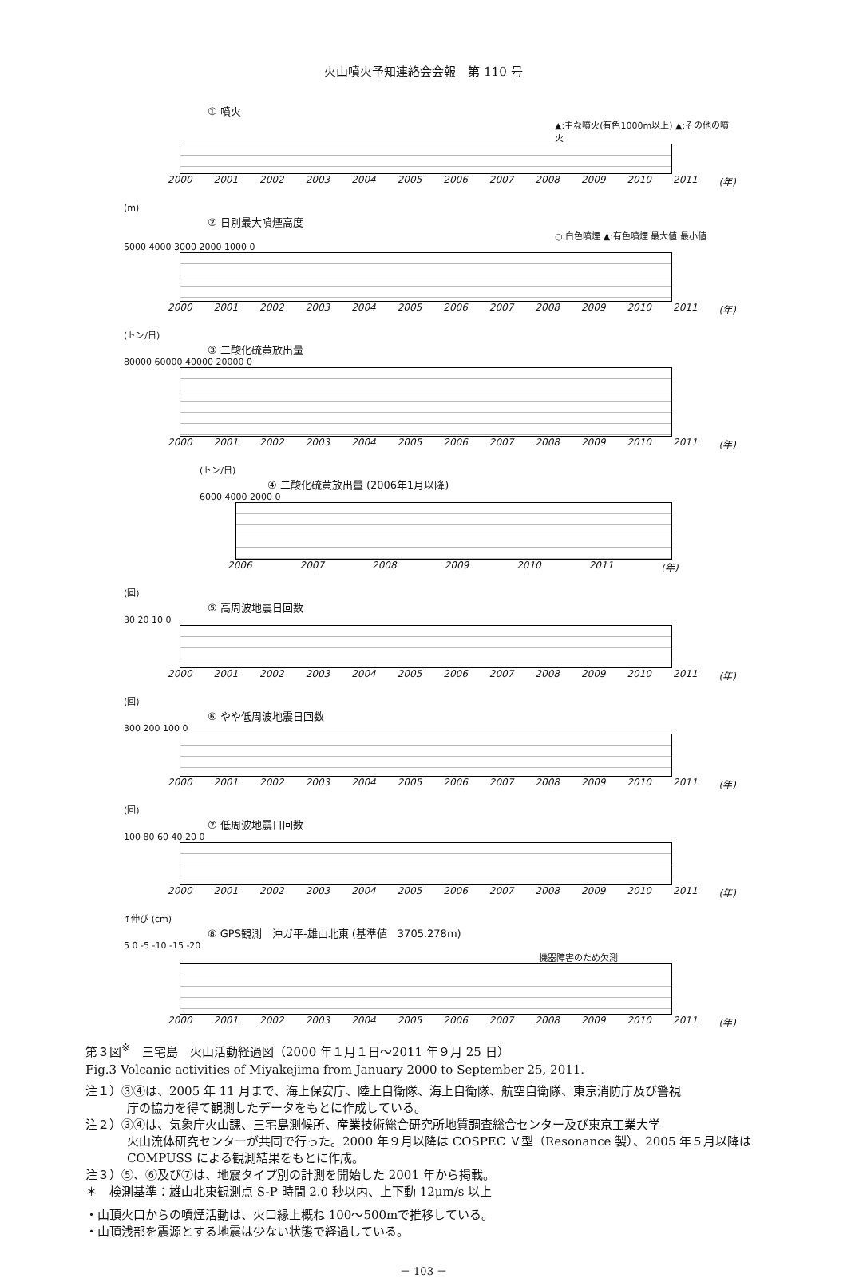火山噴火予知連絡会会報　第 110 号
① 噴火
▲:主な噴火(有色1000m以上) ▲:その他の噴火
2000 2001 2002 2003 2004 2005 2006 2007 2008 2009 2010 2011 (年)
(m)
② 日別最大噴煙高度
○:白色噴煙 ▲:有色噴煙 最大値 最小値
5000 4000 3000 2000 1000 0
2000 2001 2002 2003 2004 2005 2006 2007 2008 2009 2010 2011 (年)
(トン/日)
③ 二酸化硫黄放出量
80000 60000 40000 20000 0
2000 2001 2002 2003 2004 2005 2006 2007 2008 2009 2010 2011 (年)
(トン/日)
④ 二酸化硫黄放出量 (2006年1月以降)
6000 4000 2000 0
2006 2007 2008 2009 2010 2011 (年)
(回)
⑤ 高周波地震日回数
30 20 10 0
2000 2001 2002 2003 2004 2005 2006 2007 2008 2009 2010 2011 (年)
(回)
⑥ やや低周波地震日回数
300 200 100 0
2000 2001 2002 2003 2004 2005 2006 2007 2008 2009 2010 2011 (年)
(回)
⑦ 低周波地震日回数
100 80 60 40 20 0
2000 2001 2002 2003 2004 2005 2006 2007 2008 2009 2010 2011 (年)
↑伸び (cm)
⑧ GPS観測　沖ガ平-雄山北東 (基準値　3705.278m)
5 0 -5 -10 -15 -20
機器障害のため欠測
2000 2001 2002 2003 2004 2005 2006 2007 2008 2009 2010 2011 (年)
第３図<sup>※</sup>　三宅島　火山活動経過図（2000 年１月１日～2011 年９月 25 日）
Fig.3 Volcanic activities of Miyakejima from January 2000 to September 25, 2011.
注１）③④は、2005 年 11 月まで、海上保安庁、陸上自衛隊、海上自衛隊、航空自衛隊、東京消防庁及び警視
庁の協力を得て観測したデータをもとに作成している。
注２）③④は、気象庁火山課、三宅島測候所、産業技術総合研究所地質調査総合センター及び東京工業大学
火山流体研究センターが共同で行った。2000 年９月以降は COSPEC Ｖ型（Resonance 製）、2005 年５月以降は COMPUSS による観測結果をもとに作成。
注３）⑤、⑥及び⑦は、地震タイプ別の計測を開始した 2001 年から掲載。
＊　検測基準：雄山北東観測点 S-P 時間 2.0 秒以内、上下動 12μm/s 以上
・山頂火口からの噴煙活動は、火口縁上概ね 100～500mで推移している。
・山頂浅部を震源とする地震は少ない状態で経過している。
－ 103 －